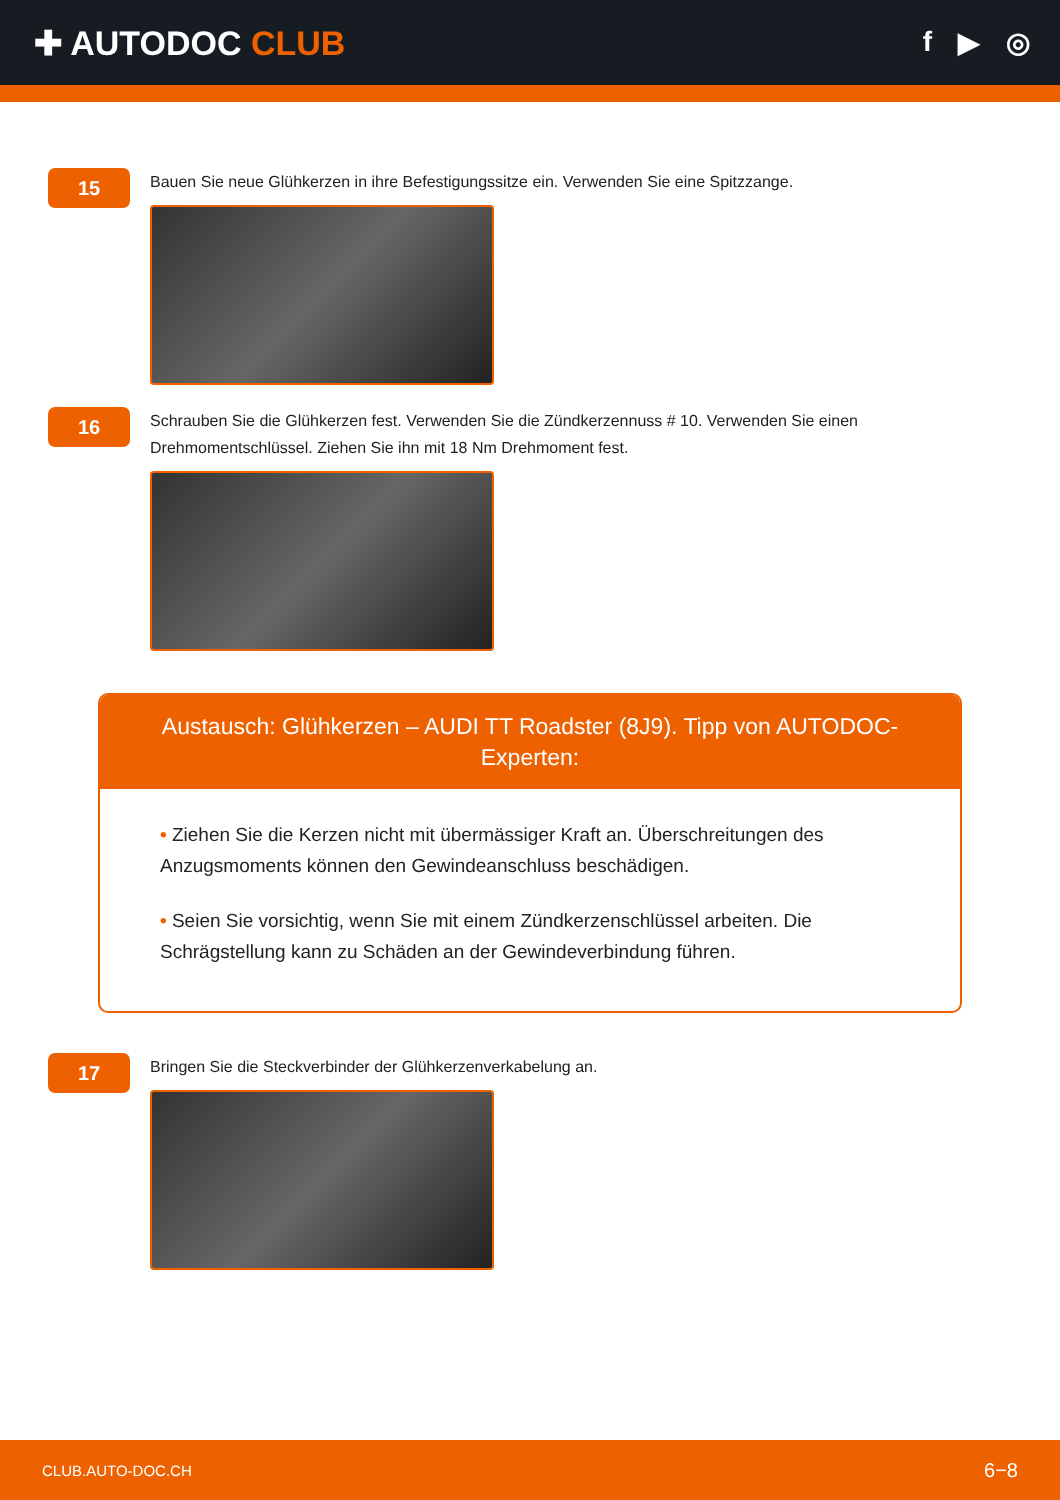✚ AUTODOC CLUB
f ▶ ◎
15
Bauen Sie neue Glühkerzen in ihre Befestigungssitze ein. Verwenden Sie eine Spitzzange.
16
Schrauben Sie die Glühkerzen fest. Verwenden Sie die Zündkerzennuss # 10. Verwenden Sie einen Drehmomentschlüssel. Ziehen Sie ihn mit 18 Nm Drehmoment fest.
Austausch: Glühkerzen – AUDI TT Roadster (8J9). Tipp von AUTODOC-Experten:
• Ziehen Sie die Kerzen nicht mit übermässiger Kraft an. Überschreitungen des Anzugsmoments können den Gewindeanschluss beschädigen.
• Seien Sie vorsichtig, wenn Sie mit einem Zündkerzenschlüssel arbeiten. Die Schrägstellung kann zu Schäden an der Gewindeverbindung führen.
17
Bringen Sie die Steckverbinder der Glühkerzenverkabelung an.
CLUB.AUTO-DOC.CH 6−8